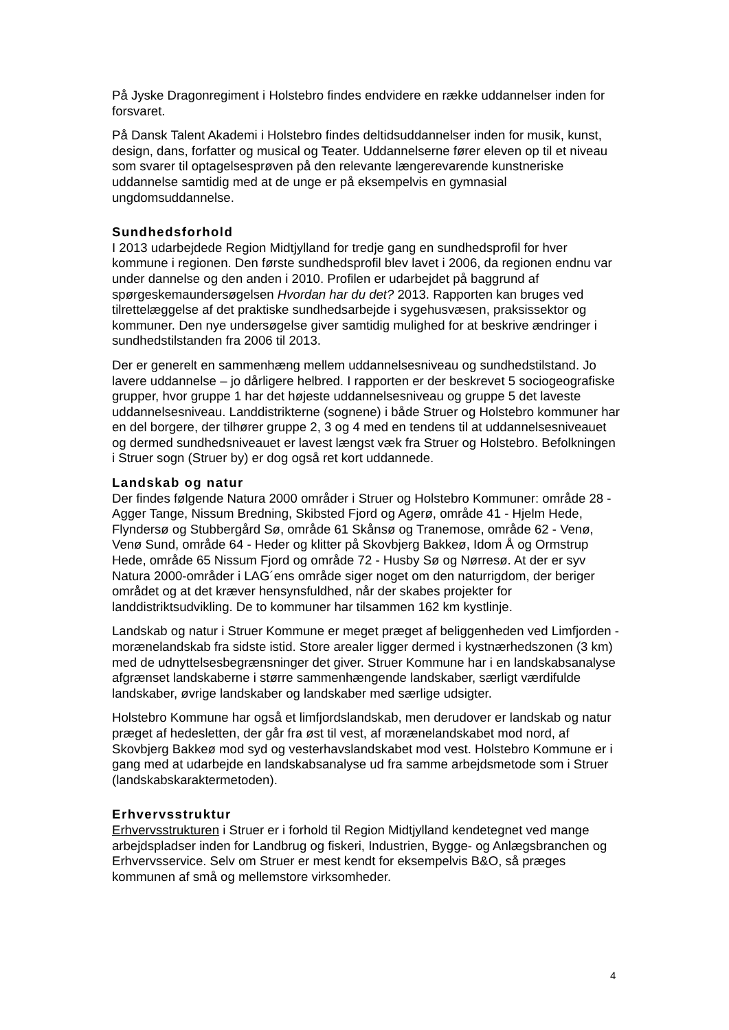På Jyske Dragonregiment i Holstebro findes endvidere en række uddannelser inden for forsvaret.
På Dansk Talent Akademi i Holstebro findes deltidsuddannelser inden for musik, kunst, design, dans, forfatter og musical og Teater. Uddannelserne fører eleven op til et niveau som svarer til optagelsesprøven på den relevante længerevarende kunstneriske uddannelse samtidig med at de unge er på eksempelvis en gymnasial ungdomsuddannelse.
Sundhedsforhold
I 2013 udarbejdede Region Midtjylland for tredje gang en sundhedsprofil for hver kommune i regionen. Den første sundhedsprofil blev lavet i 2006, da regionen endnu var under dannelse og den anden i 2010. Profilen er udarbejdet på baggrund af spørgeskemaundersøgelsen Hvordan har du det? 2013. Rapporten kan bruges ved tilrettelæggelse af det praktiske sundhedsarbejde i sygehusvæsen, praksissektor og kommuner. Den nye undersøgelse giver samtidig mulighed for at beskrive ændringer i sundhedstilstanden fra 2006 til 2013.
Der er generelt en sammenhæng mellem uddannelsesniveau og sundhedstilstand. Jo lavere uddannelse – jo dårligere helbred. I rapporten er der beskrevet 5 sociogeografiske grupper, hvor gruppe 1 har det højeste uddannelsesniveau og gruppe 5 det laveste uddannelsesniveau. Landdistrikterne (sognene) i både Struer og Holstebro kommuner har en del borgere, der tilhører gruppe 2, 3 og 4 med en tendens til at uddannelsesniveauet og dermed sundhedsniveauet er lavest længst væk fra Struer og Holstebro. Befolkningen i Struer sogn (Struer by) er dog også ret kort uddannede.
Landskab og natur
Der findes følgende Natura 2000 områder i Struer og Holstebro Kommuner: område 28 - Agger Tange, Nissum Bredning, Skibsted Fjord og Agerø, område 41 - Hjelm Hede, Flyndersø og Stubbergård Sø, område 61 Skånsø og Tranemose, område 62 - Venø, Venø Sund, område 64 - Heder og klitter på Skovbjerg Bakkeø, Idom Å og Ormstrup Hede, område 65 Nissum Fjord og område 72 - Husby Sø og Nørresø. At der er syv Natura 2000-områder i LAG´ens område siger noget om den naturrigdom, der beriger området og at det kræver hensynsfuldhed, når der skabes projekter for landdistriktsudvikling. De to kommuner har tilsammen 162 km kystlinje.
Landskab og natur i Struer Kommune er meget præget af beliggenheden ved Limfjorden - morænelandskab fra sidste istid. Store arealer ligger dermed i kystnærhedszonen (3 km) med de udnyttelsesbegrænsninger det giver. Struer Kommune har i en landskabsanalyse afgrænset landskaberne i større sammenhængende landskaber, særligt værdifulde landskaber, øvrige landskaber og landskaber med særlige udsigter.
Holstebro Kommune har også et limfjordslandskab, men derudover er landskab og natur præget af hedesletten, der går fra øst til vest, af morænelandskabet mod nord, af Skovbjerg Bakkeø mod syd og vesterhavslandskabet mod vest. Holstebro Kommune er i gang med at udarbejde en landskabsanalyse ud fra samme arbejdsmetode som i Struer (landskabskaraktermetoden).
Erhvervsstruktur
Erhvervsstrukturen i Struer er i forhold til Region Midtjylland kendetegnet ved mange arbejdspladser inden for Landbrug og fiskeri, Industrien, Bygge- og Anlægsbranchen og Erhvervsservice. Selv om Struer er mest kendt for eksempelvis B&O, så præges kommunen af små og mellemstore virksomheder.
4